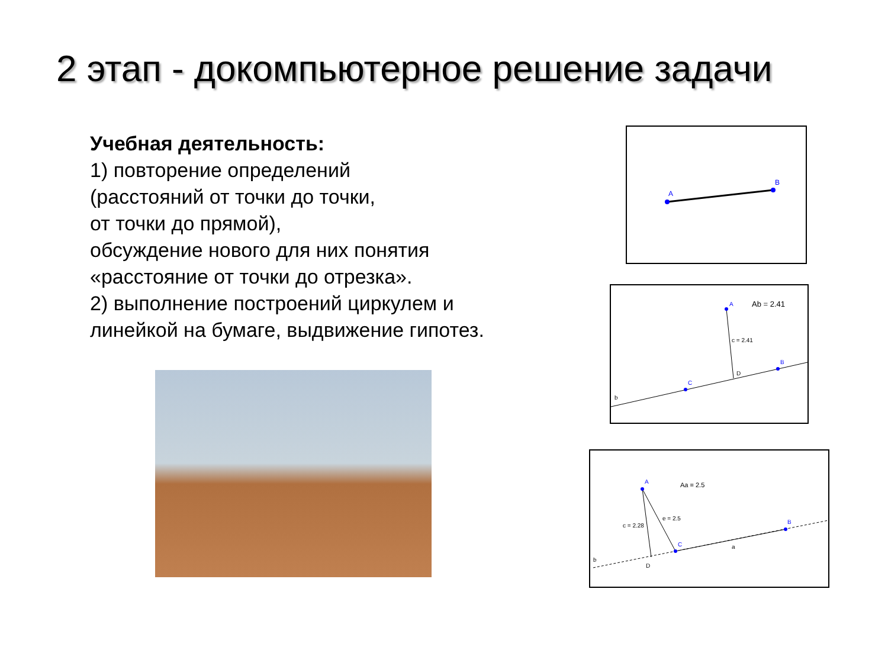2 этап - докомпьютерное решение задачи
Учебная деятельность:
1) повторение определений
(расстояний от точки до точки,
от точки до прямой),
обсуждение нового для них понятия
«расстояние от точки до отрезка».
2) выполнение построений циркулем и
линейкой на бумаге, выдвижение гипотез.
A
B
A
Ab = 2.41
c = 2.41
D
B
C
b
A
Aa = 2.5
e = 2.5
c = 2.28
C
B
a
D
b